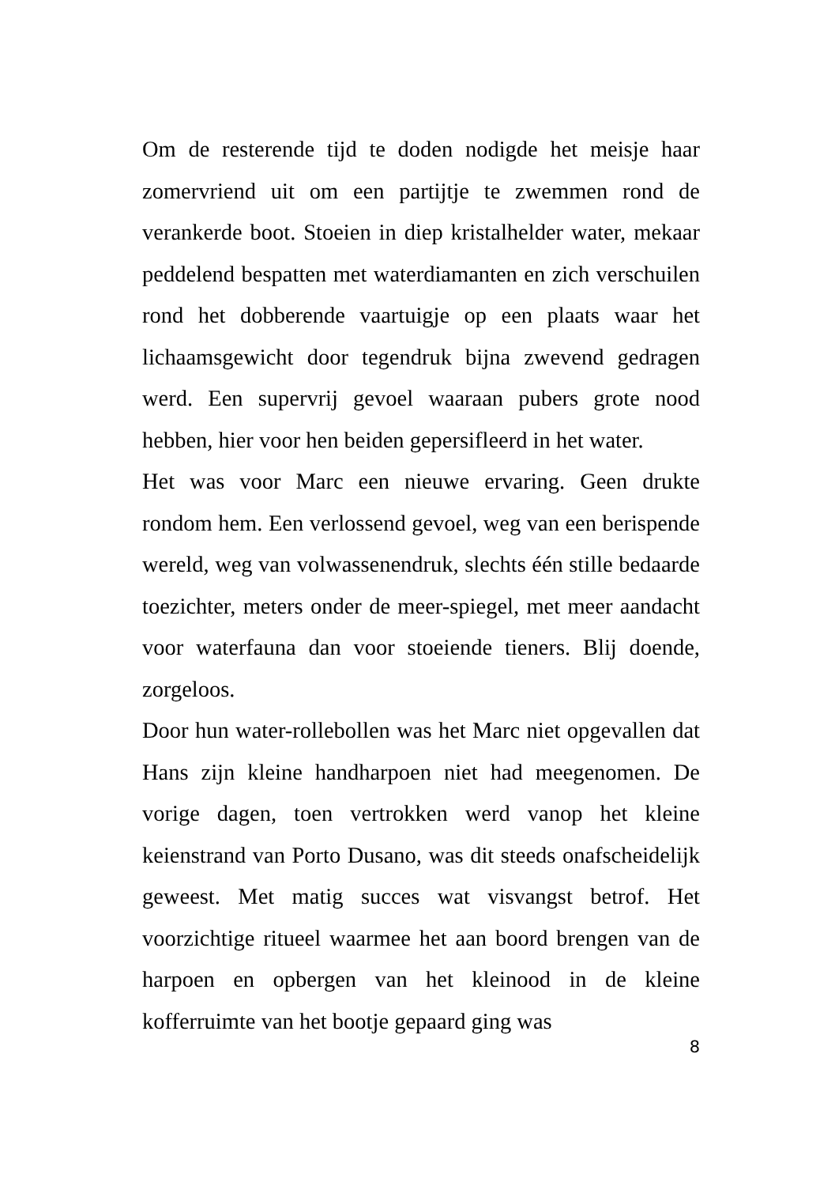Om de resterende tijd te doden nodigde het meisje haar zomervriend uit om een partijtje te zwemmen rond de verankerde boot. Stoeien in diep kristalhelder water, mekaar peddelend bespatten met waterdiamanten en zich verschuilen rond het dobberende vaartuigje op een plaats waar het lichaamsgewicht door tegendruk bijna zwevend gedragen werd. Een supervrij gevoel waaraan pubers grote nood hebben, hier voor hen beiden gepersifleerd in het water.
Het was voor Marc een nieuwe ervaring. Geen drukte rondom hem. Een verlossend gevoel, weg van een berispende wereld, weg van volwassenendruk, slechts één stille bedaarde toezichter, meters onder de meer-spiegel, met meer aandacht voor waterfauna dan voor stoeiende tieners. Blij doende, zorgeloos.
Door hun water-rollebollen was het Marc niet opgevallen dat Hans zijn kleine handharpoen niet had meegenomen. De vorige dagen, toen vertrokken werd vanop het kleine keienstrand van Porto Dusano, was dit steeds onafscheidelijk geweest. Met matig succes wat visvangst betrof. Het voorzichtige ritueel waarmee het aan boord brengen van de harpoen en opbergen van het kleinood in de kleine kofferruimte van het bootje gepaard ging was
8